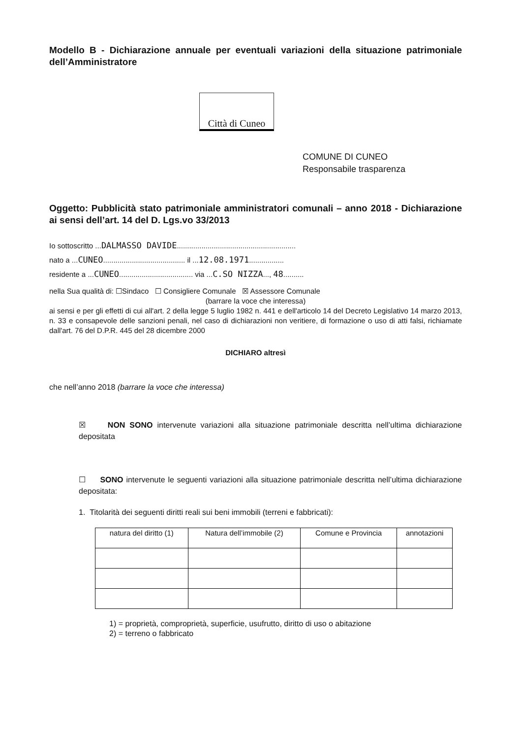Modello B - Dichiarazione annuale per eventuali variazioni della situazione patrimoniale dell’Amministratore
Città di Cuneo
COMUNE DI CUNEO
Responsabile trasparenza
Oggetto: Pubblicità stato patrimoniale amministratori comunali – anno 2018 - Dichiarazione ai sensi dell’art. 14 del D. Lgs.vo 33/2013
Io sottoscritto ...DALMASSO DAVIDE..........................................................
nato a ...CUNEO........................................ il ...12.08.1971.................
residente a ...CUNEO.................................... via ...C.SO NIZZA..., 48..........
nella Sua qualità di: ☐Sindaco ☐ Consigliere Comunale ☒ Assessore Comunale
(barrare la voce che interessa)
ai sensi e per gli effetti di cui all'art. 2 della legge 5 luglio 1982 n. 441 e dell'articolo 14 del Decreto Legislativo 14 marzo 2013, n. 33 e consapevole delle sanzioni penali, nel caso di dichiarazioni non veritiere, di formazione o uso di atti falsi, richiamate dall'art. 76 del D.P.R. 445 del 28 dicembre 2000
DICHIARO altresì
che nell’anno 2018 (barrare la voce che interessa)
☒ NON SONO intervenute variazioni alla situazione patrimoniale descritta nell’ultima dichiarazione depositata
☐ SONO intervenute le seguenti variazioni alla situazione patrimoniale descritta nell’ultima dichiarazione depositata:
1. Titolarità dei seguenti diritti reali sui beni immobili (terreni e fabbricati):
| natura del diritto (1) | Natura dell’immobile (2) | Comune e Provincia | annotazioni |
| --- | --- | --- | --- |
1) = proprietà, comproprietà, superficie, usufrutto, diritto di uso o abitazione
2) = terreno o fabbricato